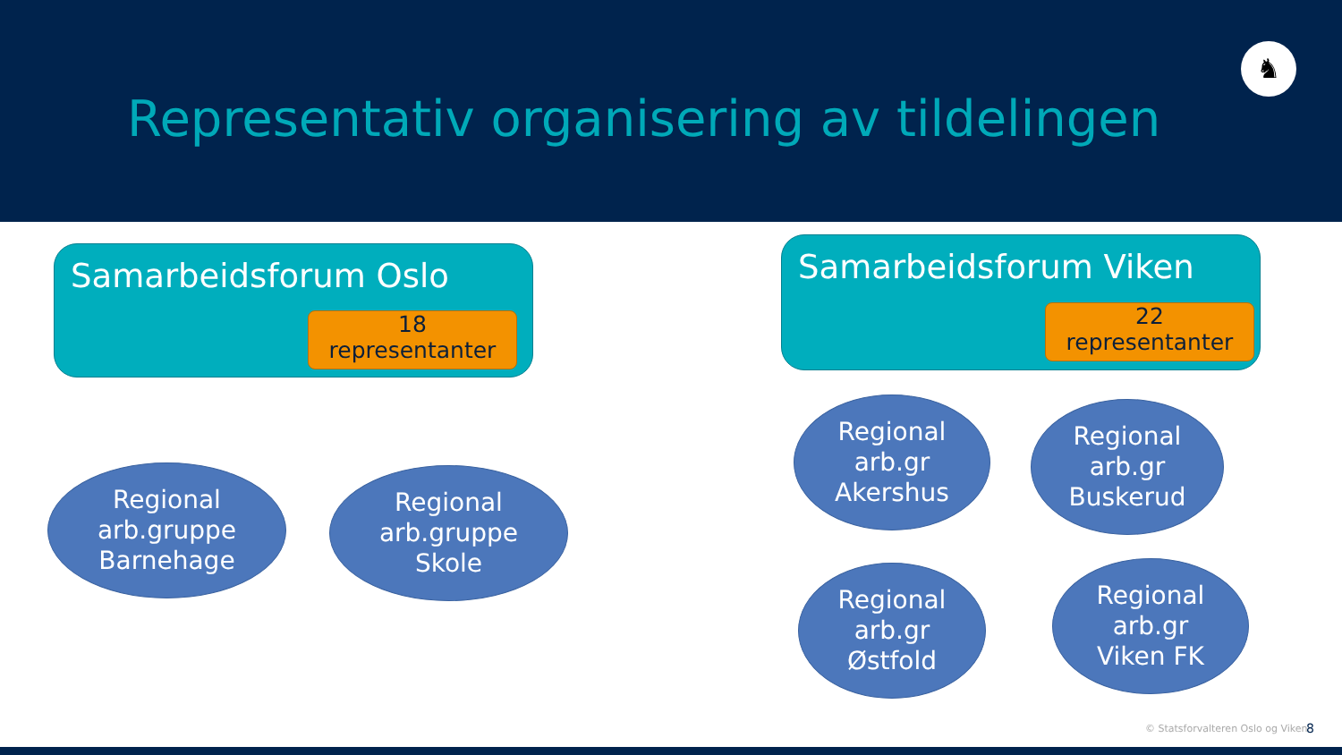Representativ organisering av tildelingen
♞
Samarbeidsforum Oslo
18
representanter
Samarbeidsforum Viken
22
representanter
Regional
arb.gruppe
Barnehage
Regional
arb.gruppe
Skole
Regional
arb.gr
Akershus
Regional
arb.gr
Buskerud
Regional
arb.gr
Østfold
Regional
arb.gr
Viken FK
© Statsforvalteren Oslo og Viken
8